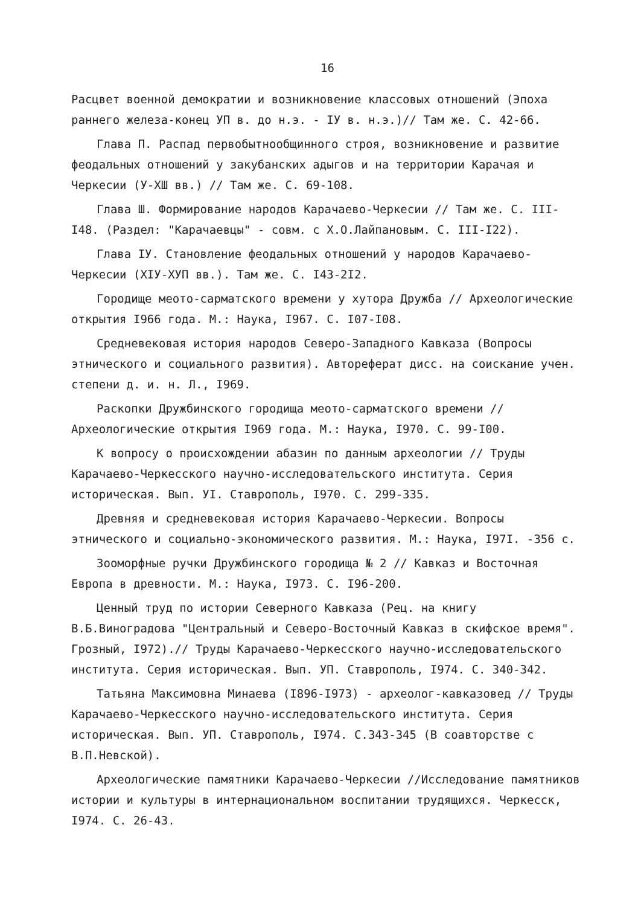16
Расцвет военной демократии и возникновение классовых отношений (Эпоха раннего железа-конец УП в. до н.э. - IУ в. н.э.)// Там же. С. 42-66.
Глава П. Распад первобытнообщинного строя, возникновение и развитие феодальных отношений у закубанских адыгов и на территории Карачая и Черкесии (У-ХШ вв.) // Там же. С. 69-108.
Глава Ш. Формирование народов Карачаево-Черкесии // Там же. С. III-I48. (Раздел: "Карачаевцы" - совм. с Х.О.Лайпановым. С. III-I22).
Глава IУ. Становление феодальных отношений у народов Карачаево-Черкесии (ХIУ-ХУП вв.). Там же. С. I43-2I2.
Городище меото-сарматского времени у хутора Дружба // Археологические открытия I966 года. М.: Наука, I967. С. I07-I08.
Средневековая история народов Северо-Западного Кавказа (Вопросы этнического и социального развития). Автореферат дисс. на соискание учен. степени д. и. н. Л., I969.
Раскопки Дружбинского городища меото-сарматского времени // Археологические открытия I969 года. М.: Наука, I970. С. 99-I00.
К вопросу о происхождении абазин по данным археологии // Труды Карачаево-Черкесского научно-исследовательского института. Серия историческая. Вып. УI. Ставрополь, I970. С. 299-335.
Древняя и средневековая история Карачаево-Черкесии. Вопросы этнического и социально-экономического развития. М.: Наука, I97I. -356 с.
Зооморфные ручки Дружбинского городища № 2 // Кавказ и Восточная Европа в древности. М.: Наука, I973. С. I96-200.
Ценный труд по истории Северного Кавказа (Рец. на книгу В.Б.Виноградова "Центральный и Северо-Восточный Кавказ в скифское время". Грозный, I972).// Труды Карачаево-Черкесского научно-исследовательского института. Серия историческая. Вып. УП. Ставрополь, I974. С. 340-342.
Татьяна Максимовна Минаева (I896-I973) - археолог-кавказовед // Труды Карачаево-Черкесского научно-исследовательского института. Серия историческая. Вып. УП. Ставрополь, I974. С.343-345 (В соавторстве с В.П.Невской).
Археологические памятники Карачаево-Черкесии //Исследование памятников истории и культуры в интернациональном воспитании трудящихся. Черкесск, I974. С. 26-43.